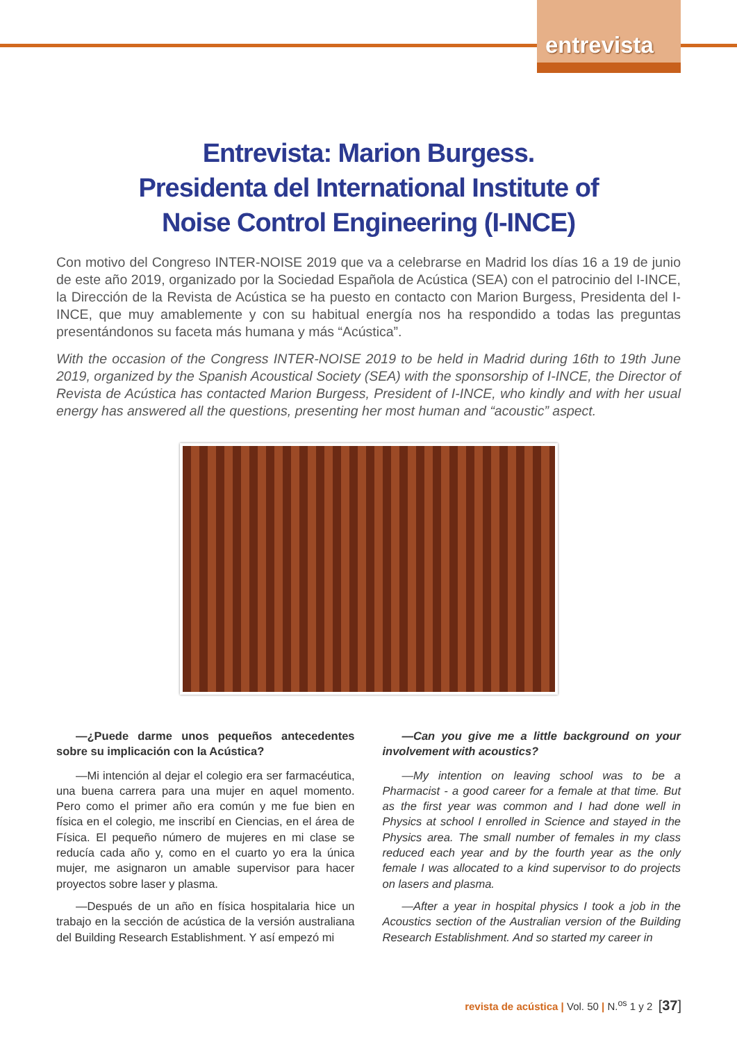entrevista
Entrevista: Marion Burgess.
Presidenta del International Institute of
Noise Control Engineering (I-INCE)
Con motivo del Congreso INTER-NOISE 2019 que va a celebrarse en Madrid los días 16 a 19 de junio de este año 2019, organizado por la Sociedad Española de Acústica (SEA) con el patrocinio del I-INCE, la Dirección de la Revista de Acústica se ha puesto en contacto con Marion Burgess, Presidenta del I-INCE, que muy amablemente y con su habitual energía nos ha respondido a todas las preguntas presentándonos su faceta más humana y más “Acústica”.
With the occasion of the Congress INTER-NOISE 2019 to be held in Madrid during 16th to 19th June 2019, organized by the Spanish Acoustical Society (SEA) with the sponsorship of I-INCE, the Director of Revista de Acústica has contacted Marion Burgess, President of I-INCE, who kindly and with her usual energy has answered all the questions, presenting her most human and “acoustic” aspect.
—¿Puede darme unos pequeños antecedentes sobre su implicación con la Acústica?
—Mi intención al dejar el colegio era ser farmacéutica, una buena carrera para una mujer en aquel momento. Pero como el primer año era común y me fue bien en física en el colegio, me inscribí en Ciencias, en el área de Física. El pequeño número de mujeres en mi clase se reducía cada año y, como en el cuarto yo era la única mujer, me asignaron un amable supervisor para hacer proyectos sobre laser y plasma.
—Después de un año en física hospitalaria hice un trabajo en la sección de acústica de la versión australiana del Building Research Establishment. Y así empezó mi
—Can you give me a little background on your involvement with acoustics?
—My intention on leaving school was to be a Pharmacist - a good career for a female at that time. But as the first year was common and I had done well in Physics at school I enrolled in Science and stayed in the Physics area. The small number of females in my class reduced each year and by the fourth year as the only female I was allocated to a kind supervisor to do projects on lasers and plasma.
—After a year in hospital physics I took a job in the Acoustics section of the Australian version of the Building Research Establishment. And so started my career in
revista de acústica | Vol. 50 | N.<sup>os</sup> 1 y 2 [37]